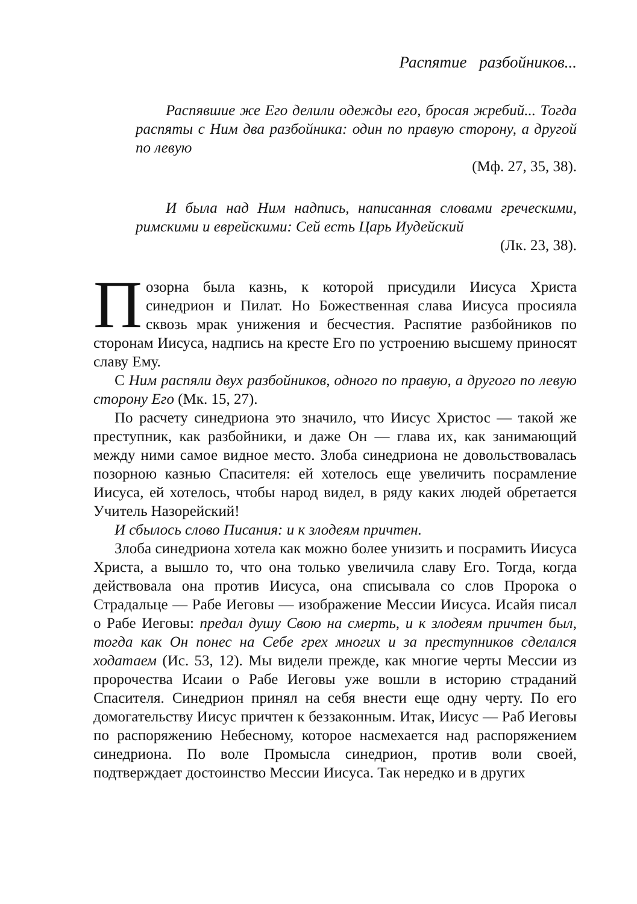Распятие разбойников...
Распявшие же Его делили одежды его, бросая жребий... Тогда распяты с Ним два разбойника: один по правую сторону, а другой по левую
(Мф. 27, 35, 38).
И была над Ним надпись, написанная словами греческими, римскими и еврейскими: Сей есть Царь Иудейский
(Лк. 23, 38).
Позорна была казнь, к которой присудили Иисуса Христа синедрион и Пилат. Но Божественная слава Иисуса просияла сквозь мрак унижения и бесчестия. Распятие разбойников по сторонам Иисуса, надпись на кресте Его по устроению высшему приносят славу Ему.
С Ним распяли двух разбойников, одного по правую, а другого по левую сторону Его (Мк. 15, 27).
По расчету синедриона это значило, что Иисус Христос — такой же преступник, как разбойники, и даже Он — глава их, как занимающий между ними самое видное место. Злоба синедриона не довольствовалась позорною казнью Спасителя: ей хотелось еще увеличить посрамление Иисуса, ей хотелось, чтобы народ видел, в ряду каких людей обретается Учитель Назорейский!
И сбылось слово Писания: и к злодеям причтен.
Злоба синедриона хотела как можно более унизить и посрамить Иисуса Христа, а вышло то, что она только увеличила славу Его. Тогда, когда действовала она против Иисуса, она списывала со слов Пророка о Страдальце — Рабе Иеговы — изображение Мессии Иисуса. Исайя писал о Рабе Иеговы: предал душу Свою на смерть, и к злодеям причтен был, тогда как Он понес на Себе грех многих и за преступников сделался ходатаем (Ис. 53, 12). Мы видели прежде, как многие черты Мессии из пророчества Исаии о Рабе Иеговы уже вошли в историю страданий Спасителя. Синедрион принял на себя внести еще одну черту. По его домогательству Иисус причтен к беззаконным. Итак, Иисус — Раб Иеговы по распоряжению Небесному, которое насмехается над распоряжением синедриона. По воле Промысла синедрион, против воли своей, подтверждает достоинство Мессии Иисуса. Так нередко и в других